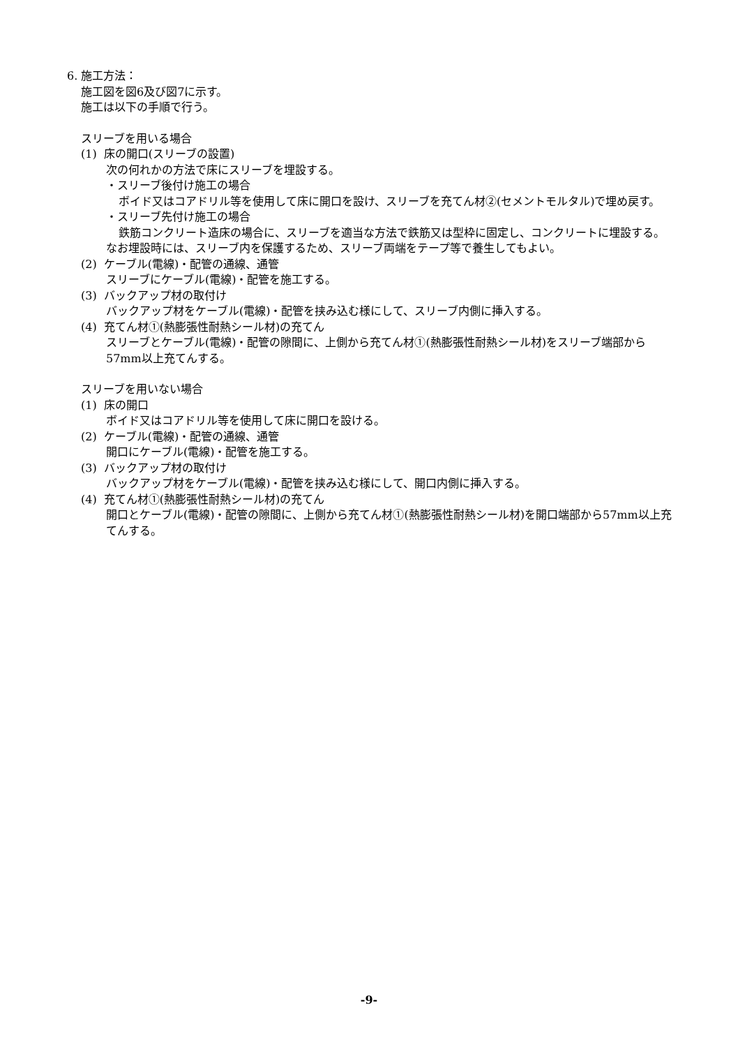6. 施工方法：
施工図を図6及び図7に示す。
施工は以下の手順で行う。
スリーブを用いる場合
(1) 床の開口(スリーブの設置)
次の何れかの方法で床にスリーブを埋設する。
・スリーブ後付け施工の場合
ボイド又はコアドリル等を使用して床に開口を設け、スリーブを充てん材②(セメントモルタル)で埋め戻す。
・スリーブ先付け施工の場合
鉄筋コンクリート造床の場合に、スリーブを適当な方法で鉄筋又は型枠に固定し、コンクリートに埋設する。
なお埋設時には、スリーブ内を保護するため、スリーブ両端をテープ等で養生してもよい。
(2) ケーブル(電線)・配管の通線、通管
スリーブにケーブル(電線)・配管を施工する。
(3) バックアップ材の取付け
バックアップ材をケーブル(電線)・配管を挟み込む様にして、スリーブ内側に挿入する。
(4) 充てん材①(熱膨張性耐熱シール材)の充てん
スリーブとケーブル(電線)・配管の隙間に、上側から充てん材①(熱膨張性耐熱シール材)をスリーブ端部から57mm以上充てんする。
スリーブを用いない場合
(1) 床の開口
ボイド又はコアドリル等を使用して床に開口を設ける。
(2) ケーブル(電線)・配管の通線、通管
開口にケーブル(電線)・配管を施工する。
(3) バックアップ材の取付け
バックアップ材をケーブル(電線)・配管を挟み込む様にして、開口内側に挿入する。
(4) 充てん材①(熱膨張性耐熱シール材)の充てん
開口とケーブル(電線)・配管の隙間に、上側から充てん材①(熱膨張性耐熱シール材)を開口端部から57mm以上充てんする。
-9-